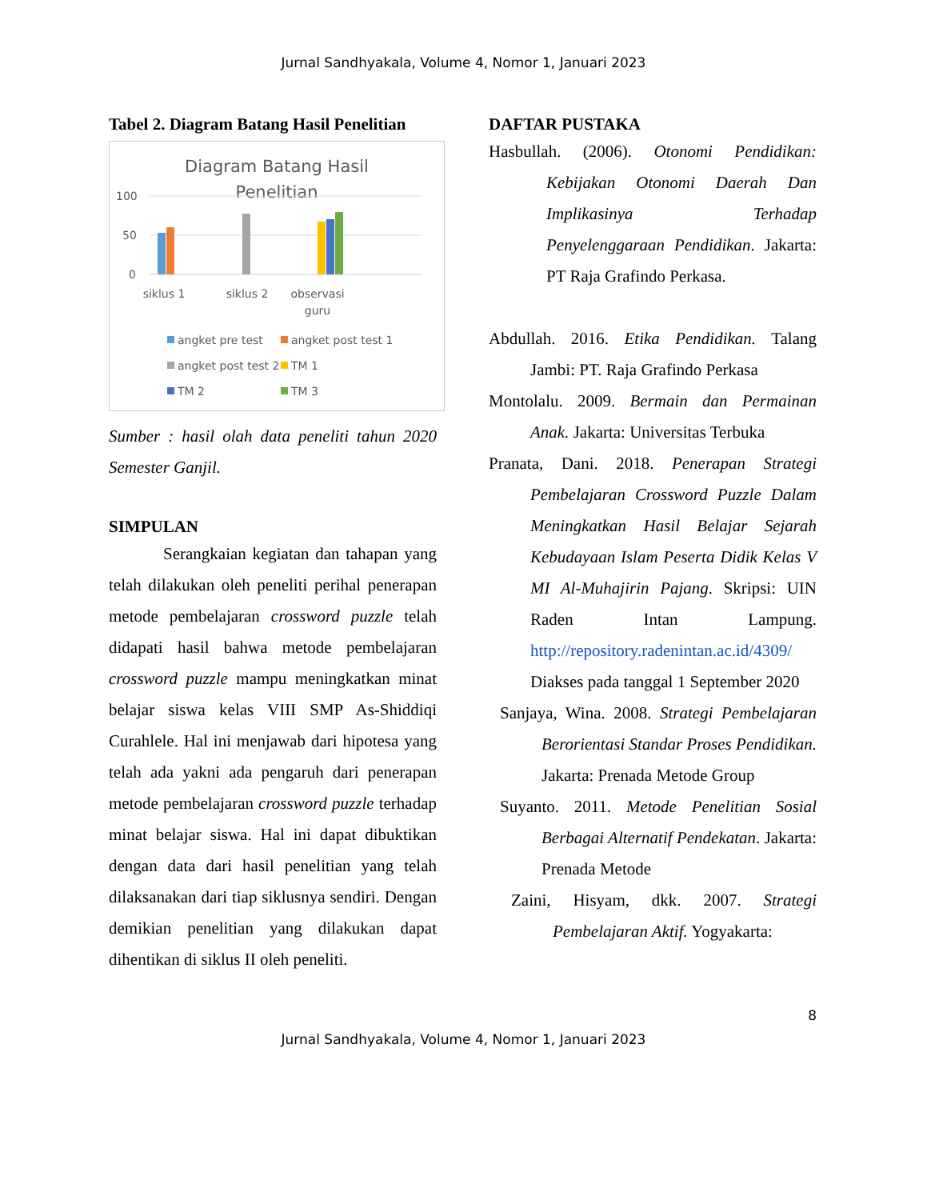Jurnal Sandhyakala, Volume 4, Nomor 1, Januari 2023
Tabel 2. Diagram Batang Hasil Penelitian
Diagram Batang Hasil
Penelitian
100
50
0
siklus 1
siklus 2
observasi
guru
angket pre test
angket post test 1
angket post test 2
TM 1
TM 2
TM 3
Sumber : hasil olah data peneliti tahun 2020 Semester Ganjil.
SIMPULAN
Serangkaian kegiatan dan tahapan yang telah dilakukan oleh peneliti perihal penerapan metode pembelajaran crossword puzzle telah didapati hasil bahwa metode pembelajaran crossword puzzle mampu meningkatkan minat belajar siswa kelas VIII SMP As-Shiddiqi Curahlele. Hal ini menjawab dari hipotesa yang telah ada yakni ada pengaruh dari penerapan metode pembelajaran crossword puzzle terhadap minat belajar siswa. Hal ini dapat dibuktikan dengan data dari hasil penelitian yang telah dilaksanakan dari tiap siklusnya sendiri. Dengan demikian penelitian yang dilakukan dapat dihentikan di siklus II oleh peneliti.
DAFTAR PUSTAKA
Hasbullah. (2006). Otonomi Pendidikan: Kebijakan Otonomi Daerah Dan Implikasinya Terhadap Penyelenggaraan Pendidikan. Jakarta: PT Raja Grafindo Perkasa.
Abdullah. 2016. Etika Pendidikan. Talang Jambi: PT. Raja Grafindo Perkasa
Montolalu. 2009. Bermain dan Permainan Anak. Jakarta: Universitas Terbuka
Pranata, Dani. 2018. Penerapan Strategi Pembelajaran Crossword Puzzle Dalam Meningkatkan Hasil Belajar Sejarah Kebudayaan Islam Peserta Didik Kelas V MI Al-Muhajirin Pajang. Skripsi: UIN Raden Intan Lampung. http://repository.radenintan.ac.id/4309/ Diakses pada tanggal 1 September 2020
Sanjaya, Wina. 2008. Strategi Pembelajaran Berorientasi Standar Proses Pendidikan. Jakarta: Prenada Metode Group
Suyanto. 2011. Metode Penelitian Sosial Berbagai Alternatif Pendekatan. Jakarta: Prenada Metode
Zaini, Hisyam, dkk. 2007. Strategi Pembelajaran Aktif. Yogyakarta:
8
Jurnal Sandhyakala, Volume 4, Nomor 1, Januari 2023